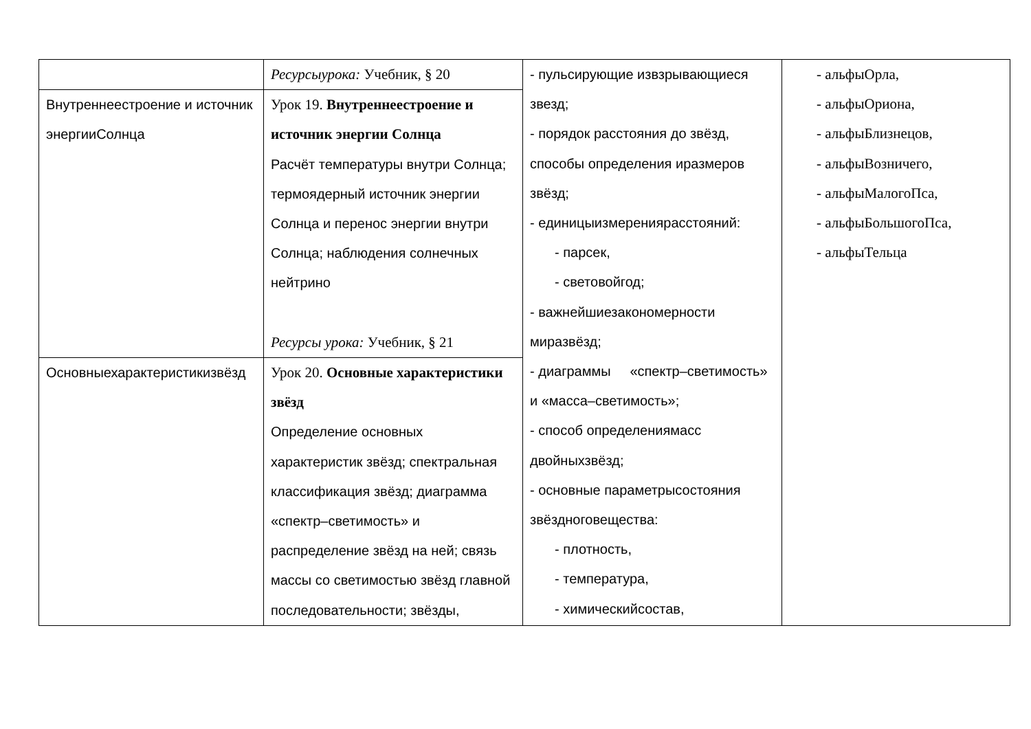| | Ресурсыурока: Учебник, § 20 | - пульсирующие извзрывающиеся звезд; - порядок расстояния до звёзд, способы определения иразмеров звёзд; - единицыизмерениярасстояний: - парсек, - световойгод; - важнейшиезакономерности миразвёзд; - диаграммы «спектр–светимость» и «масса–светимость»; - способ определениямасс двойныхзвёзд; - основные параметрысостояния звёздноговещества: - плотность, - температура, - химическийсостав, | - альфыОрла, - альфыОриона, - альфыБлизнецов, - альфыВозничего, - альфыМалогоПса, - альфыБольшогоПса, - альфыТельца |
| Внутреннеестроение и источник энергииСолнца | Урок 19. Внутреннеестроение и источник энергии Солнца Расчёт температуры внутри Солнца; термоядерный источник энергии Солнца и перенос энергии внутри Солнца; наблюдения солнечных нейтрино Ресурсы урока: Учебник, § 21 | | |
| Основныехарактеристикизвёзд | Урок 20. Основные характеристики звёзд Определение основных характеристик звёзд; спектральная классификация звёзд; диаграмма «спектр–светимость» и распределение звёзд на ней; связь массы со светимостью звёзд главной последовательности; звёзды, | | |